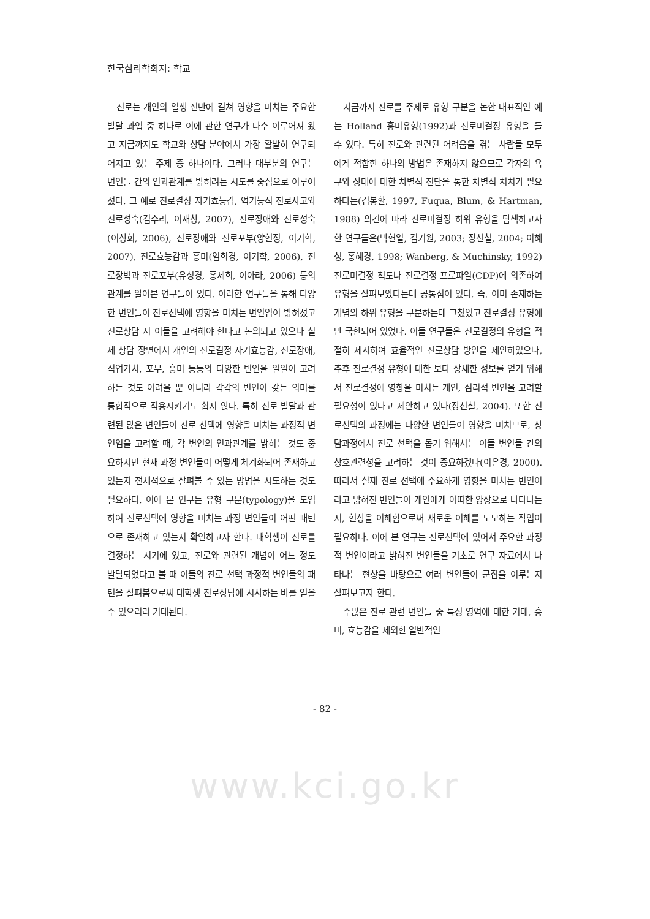한국심리학회지: 학교
진로는 개인의 일생 전반에 걸쳐 영향을 미치는 주요한 발달 과업 중 하나로 이에 관한 연구가 다수 이루어져 왔고 지금까지도 학교와 상담 분야에서 가장 활발히 연구되어지고 있는 주제 중 하나이다. 그러나 대부분의 연구는 변인들 간의 인과관계를 밝히려는 시도를 중심으로 이루어졌다. 그 예로 진로결정 자기효능감, 역기능적 진로사고와 진로성숙(김수리, 이재창, 2007), 진로장애와 진로성숙(이상희, 2006), 진로장애와 진로포부(양현정, 이기학, 2007), 진로효능감과 흥미(임희경, 이기학, 2006), 진로장벽과 진로포부(유성경, 홍세희, 이아라, 2006) 등의 관계를 알아본 연구들이 있다. 이러한 연구들을 통해 다양한 변인들이 진로선택에 영향을 미치는 변인임이 밝혀졌고 진로상담 시 이들을 고려해야 한다고 논의되고 있으나 실제 상담 장면에서 개인의 진로결정 자기효능감, 진로장애, 직업가치, 포부, 흥미 등등의 다양한 변인을 일일이 고려하는 것도 어려울 뿐 아니라 각각의 변인이 갖는 의미를 통합적으로 적용시키기도 쉽지 않다. 특히 진로 발달과 관련된 많은 변인들이 진로 선택에 영향을 미치는 과정적 변인임을 고려할 때, 각 변인의 인과관계를 밝히는 것도 중요하지만 현재 과정 변인들이 어떻게 체계화되어 존재하고 있는지 전체적으로 살펴볼 수 있는 방법을 시도하는 것도 필요하다. 이에 본 연구는 유형 구분(typology)을 도입하여 진로선택에 영향을 미치는 과정 변인들이 어떤 패턴으로 존재하고 있는지 확인하고자 한다. 대학생이 진로를 결정하는 시기에 있고, 진로와 관련된 개념이 어느 정도 발달되었다고 볼 때 이들의 진로 선택 과정적 변인들의 패턴을 살펴봄으로써 대학생 진로상담에 시사하는 바를 얻을 수 있으리라 기대된다.
지금까지 진로를 주제로 유형 구분을 논한 대표적인 예는 Holland 흥미유형(1992)과 진로미결정 유형을 들 수 있다. 특히 진로와 관련된 어려움을 겪는 사람들 모두에게 적합한 하나의 방법은 존재하지 않으므로 각자의 욕구와 상태에 대한 차별적 진단을 통한 차별적 처치가 필요하다는(김봉환, 1997, Fuqua, Blum, & Hartman, 1988) 의견에 따라 진로미결정 하위 유형을 탐색하고자 한 연구들은(박헌일, 김기원, 2003; 장선철, 2004; 이혜성, 홍혜경, 1998; Wanberg, & Muchinsky, 1992) 진로미결정 척도나 진로결정 프로파일(CDP)에 의존하여 유형을 살펴보았다는데 공통점이 있다. 즉, 이미 존재하는 개념의 하위 유형을 구분하는데 그쳤었고 진로결정 유형에만 국한되어 있었다. 이들 연구들은 진로결정의 유형을 적절히 제시하여 효율적인 진로상담 방안을 제안하였으나, 추후 진로결정 유형에 대한 보다 상세한 정보를 얻기 위해서 진로결정에 영향을 미치는 개인, 심리적 변인을 고려할 필요성이 있다고 제안하고 있다(장선철, 2004). 또한 진로선택의 과정에는 다양한 변인들이 영향을 미치므로, 상담과정에서 진로 선택을 돕기 위해서는 이들 변인들 간의 상호관련성을 고려하는 것이 중요하겠다(이은경, 2000). 따라서 실제 진로 선택에 주요하게 영향을 미치는 변인이라고 밝혀진 변인들이 개인에게 어떠한 양상으로 나타나는지, 현상을 이해함으로써 새로운 이해를 도모하는 작업이 필요하다. 이에 본 연구는 진로선택에 있어서 주요한 과정적 변인이라고 밝혀진 변인들을 기초로 연구 자료에서 나타나는 현상을 바탕으로 여러 변인들이 군집을 이루는지 살펴보고자 한다.
수많은 진로 관련 변인들 중 특정 영역에 대한 기대, 흥미, 효능감을 제외한 일반적인
- 82 -
www.kci.go.kr